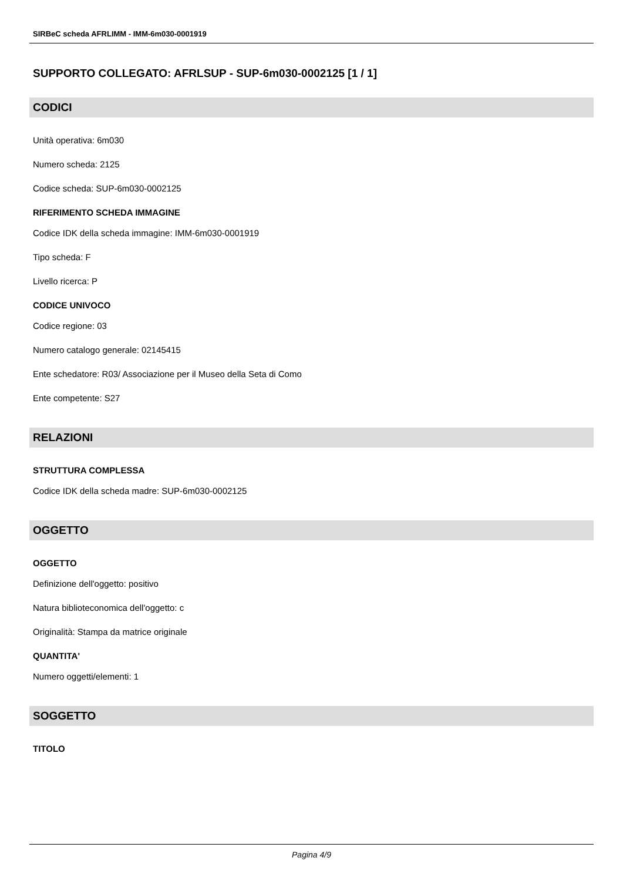SIRBeC scheda AFRLIMM - IMM-6m030-0001919
SUPPORTO COLLEGATO: AFRLSUP - SUP-6m030-0002125 [1 / 1]
CODICI
Unità operativa: 6m030
Numero scheda: 2125
Codice scheda: SUP-6m030-0002125
RIFERIMENTO SCHEDA IMMAGINE
Codice IDK della scheda immagine: IMM-6m030-0001919
Tipo scheda: F
Livello ricerca: P
CODICE UNIVOCO
Codice regione: 03
Numero catalogo generale: 02145415
Ente schedatore: R03/ Associazione per il Museo della Seta di Como
Ente competente: S27
RELAZIONI
STRUTTURA COMPLESSA
Codice IDK della scheda madre: SUP-6m030-0002125
OGGETTO
OGGETTO
Definizione dell'oggetto: positivo
Natura biblioteconomica dell'oggetto: c
Originalità: Stampa da matrice originale
QUANTITA'
Numero oggetti/elementi: 1
SOGGETTO
TITOLO
Pagina 4/9